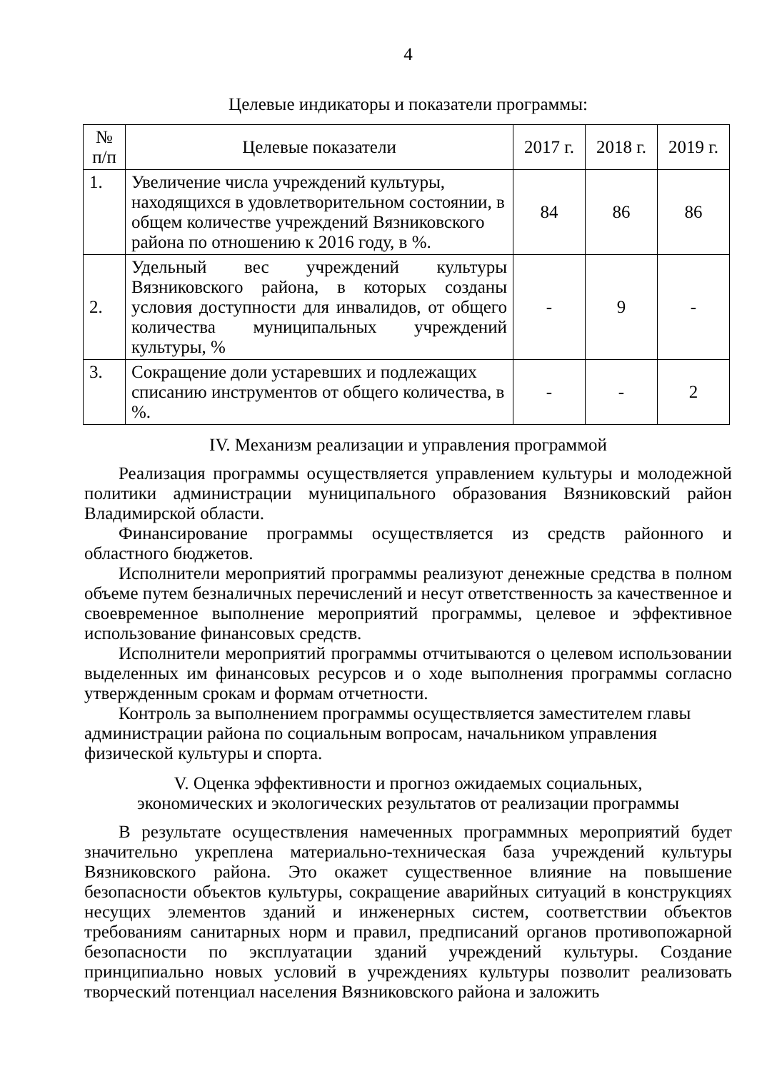4
Целевые индикаторы и показатели программы:
| № п/п | Целевые показатели | 2017 г. | 2018 г. | 2019 г. |
| 1. | Увеличение числа учреждений культуры, находящихся в удовлетворительном состоянии, в общем количестве учреждений Вязниковского района по отношению к 2016 году, в %. | 84 | 86 | 86 |
| 2. | Удельный вес учреждений культуры Вязниковского района, в которых созданы условия доступности для инвалидов, от общего количества муниципальных учреждений культуры, % | - | 9 | - |
| 3. | Сокращение доли устаревших и подлежащих списанию инструментов от общего количества, в %. | - | - | 2 |
IV. Механизм реализации и управления программой
Реализация программы осуществляется управлением культуры и молодежной политики администрации муниципального образования Вязниковский район Владимирской области.
Финансирование программы осуществляется из средств районного и областного бюджетов.
Исполнители мероприятий программы реализуют денежные средства в полном объеме путем безналичных перечислений и несут ответственность за качественное и своевременное выполнение мероприятий программы, целевое и эффективное использование финансовых средств.
Исполнители мероприятий программы отчитываются о целевом использовании выделенных им финансовых ресурсов и о ходе выполнения программы согласно утвержденным срокам и формам отчетности.
Контроль за выполнением программы осуществляется заместителем главы администрации района по социальным вопросам, начальником управления физической культуры и спорта.
V. Оценка эффективности и прогноз ожидаемых социальных,
экономических и экологических результатов от реализации программы
В результате осуществления намеченных программных мероприятий будет значительно укреплена материально-техническая база учреждений культуры Вязниковского района. Это окажет существенное влияние на повышение безопасности объектов культуры, сокращение аварийных ситуаций в конструкциях несущих элементов зданий и инженерных систем, соответствии объектов требованиям санитарных норм и правил, предписаний органов противопожарной безопасности по эксплуатации зданий учреждений культуры. Создание принципиально новых условий в учреждениях культуры позволит реализовать творческий потенциал населения Вязниковского района и заложить